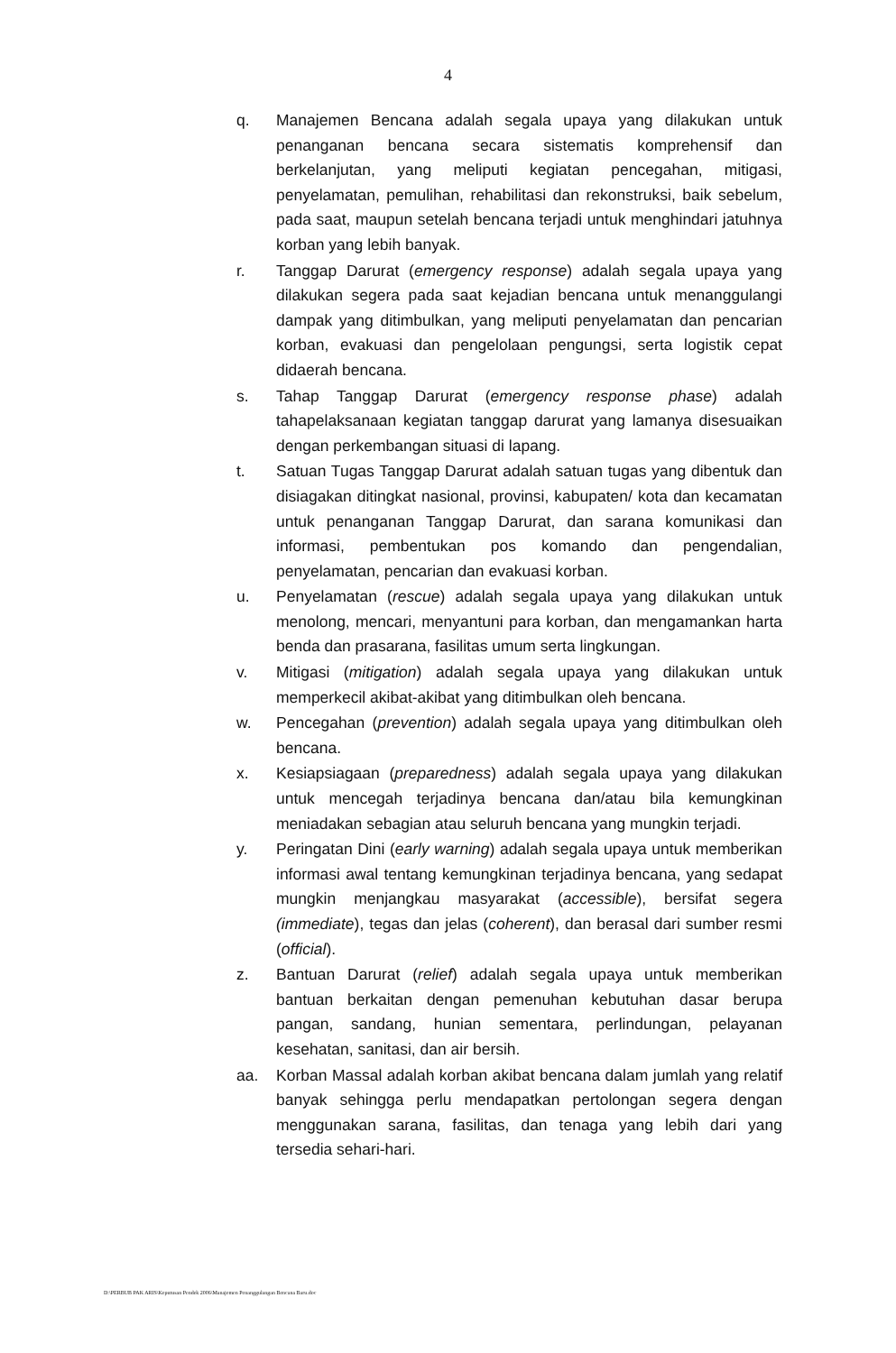4
q. Manajemen Bencana adalah segala upaya yang dilakukan untuk penanganan bencana secara sistematis komprehensif dan berkelanjutan, yang meliputi kegiatan pencegahan, mitigasi, penyelamatan, pemulihan, rehabilitasi dan rekonstruksi, baik sebelum, pada saat, maupun setelah bencana terjadi untuk menghindari jatuhnya korban yang lebih banyak.
r. Tanggap Darurat (emergency response) adalah segala upaya yang dilakukan segera pada saat kejadian bencana untuk menanggulangi dampak yang ditimbulkan, yang meliputi penyelamatan dan pencarian korban, evakuasi dan pengelolaan pengungsi, serta logistik cepat didaerah bencana.
s. Tahap Tanggap Darurat (emergency response phase) adalah tahapelaksanaan kegiatan tanggap darurat yang lamanya disesuaikan dengan perkembangan situasi di lapang.
t. Satuan Tugas Tanggap Darurat adalah satuan tugas yang dibentuk dan disiagakan ditingkat nasional, provinsi, kabupaten/ kota dan kecamatan untuk penanganan Tanggap Darurat, dan sarana komunikasi dan informasi, pembentukan pos komando dan pengendalian, penyelamatan, pencarian dan evakuasi korban.
u. Penyelamatan (rescue) adalah segala upaya yang dilakukan untuk menolong, mencari, menyantuni para korban, dan mengamankan harta benda dan prasarana, fasilitas umum serta lingkungan.
v. Mitigasi (mitigation) adalah segala upaya yang dilakukan untuk memperkecil akibat-akibat yang ditimbulkan oleh bencana.
w. Pencegahan (prevention) adalah segala upaya yang ditimbulkan oleh bencana.
x. Kesiapsiagaan (preparedness) adalah segala upaya yang dilakukan untuk mencegah terjadinya bencana dan/atau bila kemungkinan meniadakan sebagian atau seluruh bencana yang mungkin terjadi.
y. Peringatan Dini (early warning) adalah segala upaya untuk memberikan informasi awal tentang kemungkinan terjadinya bencana, yang sedapat mungkin menjangkau masyarakat (accessible), bersifat segera (immediate), tegas dan jelas (coherent), dan berasal dari sumber resmi (official).
z. Bantuan Darurat (relief) adalah segala upaya untuk memberikan bantuan berkaitan dengan pemenuhan kebutuhan dasar berupa pangan, sandang, hunian sementara, perlindungan, pelayanan kesehatan, sanitasi, dan air bersih.
aa. Korban Massal adalah korban akibat bencana dalam jumlah yang relatif banyak sehingga perlu mendapatkan pertolongan segera dengan menggunakan sarana, fasilitas, dan tenaga yang lebih dari yang tersedia sehari-hari.
D:\PERBUB PAK ARIS\Keputusan Pendek 2006\Manajemen Penanggulangan Bencana Baru.doc